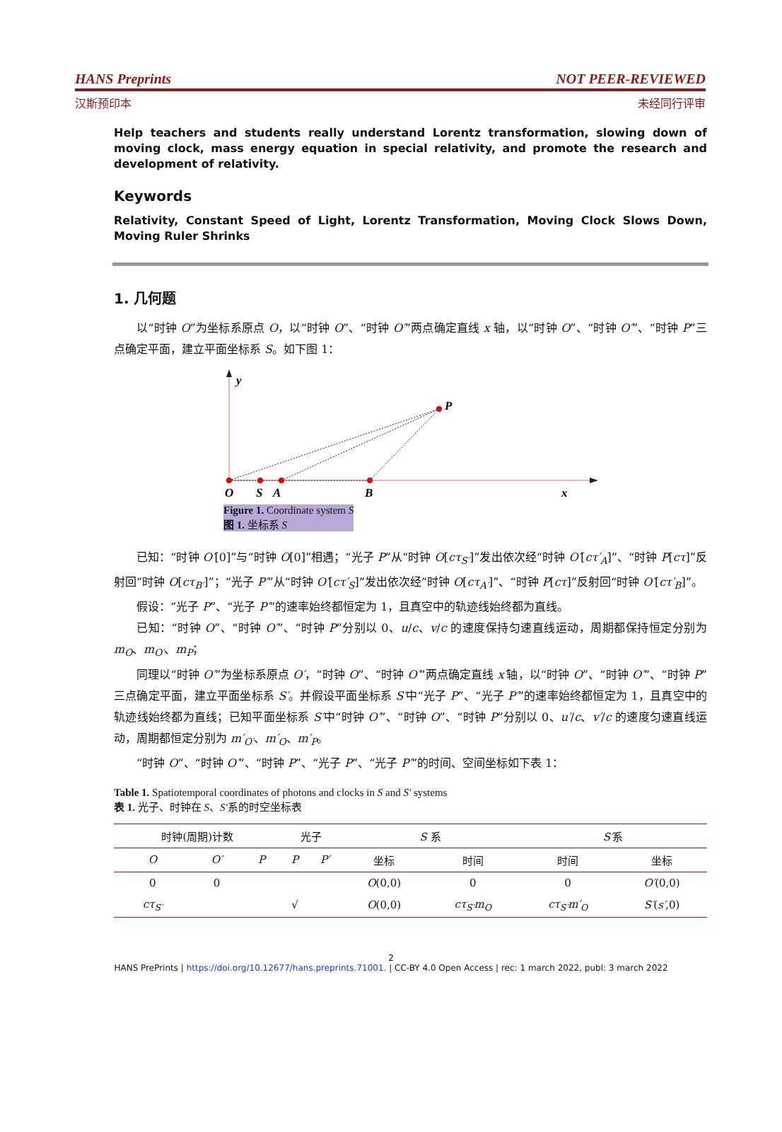HANS Preprints NOT PEER-REVIEWED
汉斯预印本 未经同行评审
Help teachers and students really understand Lorentz transformation, slowing down of moving clock, mass energy equation in special relativity, and promote the research and development of relativity.
Keywords
Relativity, Constant Speed of Light, Lorentz Transformation, Moving Clock Slows Down, Moving Ruler Shrinks
1. 几何题
以“时钟 O”为坐标系原点 O，以“时钟 O”、“时钟 O′”两点确定直线 x 轴，以“时钟 O”、“时钟 O′”、“时钟 P”三点确定平面，建立平面坐标系 S。如下图 1：
y
P
O
S
A
B
x
Figure 1. Coordinate system S
图 1. 坐标系 S
已知：“时钟 O′[0]”与“时钟 O[0]”相遇；“光子 P”从“时钟 O[cτ<sub>S′</sub>]”发出依次经“时钟 O′[cτ′<sub>A</sub>]”、“时钟 P[cτ]”反射回“时钟 O[cτ<sub>B′</sub>]”；“光子 P′”从“时钟 O′[cτ′<sub>S</sub>]”发出依次经“时钟 O[cτ<sub>A′</sub>]”、“时钟 P[cτ]”反射回“时钟 O′[cτ′<sub>B</sub>]”。
假设：“光子 P”、“光子 P′”的速率始终都恒定为 1，且真空中的轨迹线始终都为直线。
已知：“时钟 O”、“时钟 O′”、“时钟 P”分别以 0、u/c、v/c 的速度保持匀速直线运动，周期都保持恒定分别为 m<sub>O</sub>、m<sub>O′</sub>、m<sub>P</sub>；
同理以“时钟 O′”为坐标系原点 O′，“时钟 O”、“时钟 O′”两点确定直线 x′轴，以“时钟 O”、“时钟 O′”、“时钟 P”三点确定平面，建立平面坐标系 S′。并假设平面坐标系 S′中“光子 P”、“光子 P′”的速率始终都恒定为 1，且真空中的轨迹线始终都为直线；已知平面坐标系 S′中“时钟 O′”、“时钟 O”、“时钟 P”分别以 0、u′/c、v′/c 的速度匀速直线运动，周期都恒定分别为 m′<sub>O′</sub>、m′<sub>O</sub>、m′<sub>P</sub>。
“时钟 O”、“时钟 O′”、“时钟 P”、“光子 P”、“光子 P′”的时间、空间坐标如下表 1：
Table 1. Spatiotemporal coordinates of photons and clocks in S and S′ systems
表 1. 光子、时钟在 S、S′系的时空坐标表
| 时钟(周期)计数 | | | 光子 | | S 系 | | S′ 系 | |
| --- | --- | --- | --- | --- | --- | --- | --- | --- |
| O | O′ | P | P | P′ | 坐标 | 时间 | 时间 | 坐标 |
| 0 | 0 | | | | O (0,0) | 0 | 0 | O′ (0,0) |
| cτ<sub>S′</sub> | | | √ | | O (0,0) | cτ<sub>S′</sub>m<sub>O</sub> | cτ<sub>S′</sub>m′<sub>O</sub> | S′ ( s′ ,0) |
2
HANS PrePrints | https://doi.org/10.12677/hans.preprints.71001. | CC-BY 4.0 Open Access | rec: 1 march 2022, publ: 3 march 2022